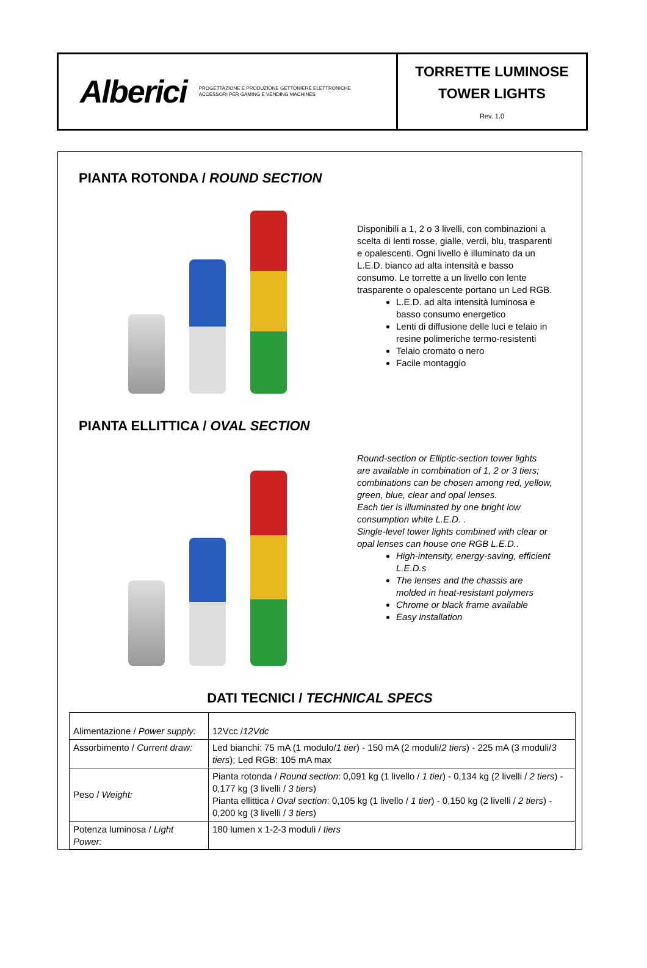Alberici PROGETTAZIONE E PRODUZIONE GETTONIERE ELETTRONICHE
ACCESSORI PER GAMING E VENDING MACHINES
TORRETTE LUMINOSE
TOWER LIGHTS
Rev. 1.0
PIANTA ROTONDA / ROUND SECTION
Disponibili a 1, 2 o 3 livelli, con combinazioni a scelta di lenti rosse, gialle, verdi, blu, trasparenti e opalescenti. Ogni livello è illuminato da un L.E.D. bianco ad alta intensità e basso consumo. Le torrette a un livello con lente trasparente o opalescente portano un Led RGB.
L.E.D. ad alta intensità luminosa e basso consumo energetico
Lenti di diffusione delle luci e telaio in resine polimeriche termo-resistenti
Telaio cromato o nero
Facile montaggio
PIANTA ELLITTICA / OVAL SECTION
Round-section or Elliptic-section tower lights are available in combination of 1, 2 or 3 tiers; combinations can be chosen among red, yellow, green, blue, clear and opal lenses.
Each tier is illuminated by one bright low consumption white L.E.D. .
Single-level tower lights combined with clear or opal lenses can house one RGB L.E.D..
High-intensity, energy-saving, efficient L.E.D.s
The lenses and the chassis are molded in heat-resistant polymers
Chrome or black frame available
Easy installation
DATI TECNICI / TECHNICAL SPECS
| Alimentazione / Power supply: | 12Vcc / 12Vdc |
| Assorbimento / Current draw: | Led bianchi: 75 mA (1 modulo/ 1 tier ) - 150 mA (2 moduli/ 2 tiers ) - 225 mA (3 moduli/ 3 tiers ); Led RGB: 105 mA max |
| Peso / Weight: | Pianta rotonda / Round section : 0,091 kg (1 livello / 1 tier ) - 0,134 kg (2 livelli / 2 tiers ) - 0,177 kg (3 livelli / 3 tiers ) Pianta ellittica / Oval section : 0,105 kg (1 livello / 1 tier ) - 0,150 kg (2 livelli / 2 tiers ) - 0,200 kg (3 livelli / 3 tiers ) |
| Potenza luminosa / Light Power: | 180 lumen x 1-2-3 moduli / tiers |